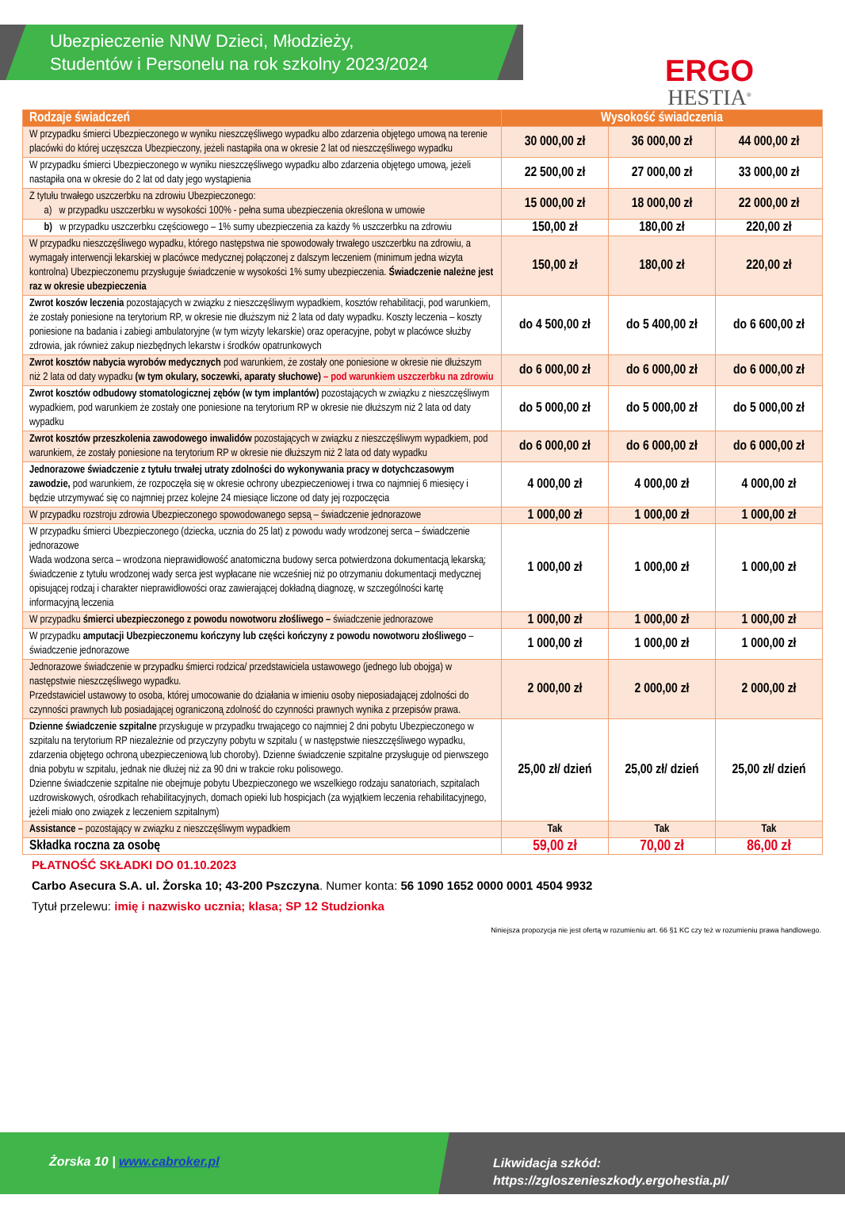Ubezpieczenie NNW Dzieci, Młodzieży,
Studentów i Personelu na rok szkolny 2023/2024
ERGO
HESTIA<sup>®</sup>
| Rodzaje świadczeń | Wysokość świadczenia | | |
| --- | --- | --- | --- |
| W przypadku śmierci Ubezpieczonego w wyniku nieszczęśliwego wypadku albo zdarzenia objętego umową na terenie placówki do której uczęszcza Ubezpieczony, jeżeli nastąpiła ona w okresie 2 lat od nieszczęśliwego wypadku | 30 000,00 zł | 36 000,00 zł | 44 000,00 zł |
| W przypadku śmierci Ubezpieczonego w wyniku nieszczęśliwego wypadku albo zdarzenia objętego umową, jeżeli nastąpiła ona w okresie do 2 lat od daty jego wystąpienia | 22 500,00 zł | 27 000,00 zł | 33 000,00 zł |
| Z tytułu trwałego uszczerbku na zdrowiu Ubezpieczonego: a) w przypadku uszczerbku w wysokości 100% - pełna suma ubezpieczenia określona w umowie | 15 000,00 zł | 18 000,00 zł | 22 000,00 zł |
| b) w przypadku uszczerbku częściowego – 1% sumy ubezpieczenia za każdy % uszczerbku na zdrowiu | 150,00 zł | 180,00 zł | 220,00 zł |
| W przypadku nieszczęśliwego wypadku, którego następstwa nie spowodowały trwałego uszczerbku na zdrowiu, a wymagały interwencji lekarskiej w placówce medycznej połączonej z dalszym leczeniem (minimum jedna wizyta kontrolna) Ubezpieczonemu przysługuje świadczenie w wysokości 1% sumy ubezpieczenia. Świadczenie należne jest raz w okresie ubezpieczenia | 150,00 zł | 180,00 zł | 220,00 zł |
| Zwrot koszów leczenia pozostających w związku z nieszczęśliwym wypadkiem, kosztów rehabilitacji, pod warunkiem, że zostały poniesione na terytorium RP, w okresie nie dłuższym niż 2 lata od daty wypadku. Koszty leczenia – koszty poniesione na badania i zabiegi ambulatoryjne (w tym wizyty lekarskie) oraz operacyjne, pobyt w placówce służby zdrowia, jak również zakup niezbędnych lekarstw i środków opatrunkowych | do 4 500,00 zł | do 5 400,00 zł | do 6 600,00 zł |
| Zwrot kosztów nabycia wyrobów medycznych pod warunkiem, że zostały one poniesione w okresie nie dłuższym niż 2 lata od daty wypadku (w tym okulary, soczewki, aparaty słuchowe) – pod warunkiem uszczerbku na zdrowiu | do 6 000,00 zł | do 6 000,00 zł | do 6 000,00 zł |
| Zwrot kosztów odbudowy stomatologicznej zębów (w tym implantów) pozostających w związku z nieszczęśliwym wypadkiem, pod warunkiem że zostały one poniesione na terytorium RP w okresie nie dłuższym niż 2 lata od daty wypadku | do 5 000,00 zł | do 5 000,00 zł | do 5 000,00 zł |
| Zwrot kosztów przeszkolenia zawodowego inwalidów pozostających w związku z nieszczęśliwym wypadkiem, pod warunkiem, że zostały poniesione na terytorium RP w okresie nie dłuższym niż 2 lata od daty wypadku | do 6 000,00 zł | do 6 000,00 zł | do 6 000,00 zł |
| Jednorazowe świadczenie z tytułu trwałej utraty zdolności do wykonywania pracy w dotychczasowym zawodzie, pod warunkiem, że rozpoczęła się w okresie ochrony ubezpieczeniowej i trwa co najmniej 6 miesięcy i będzie utrzymywać się co najmniej przez kolejne 24 miesiące liczone od daty jej rozpoczęcia | 4 000,00 zł | 4 000,00 zł | 4 000,00 zł |
| W przypadku rozstroju zdrowia Ubezpieczonego spowodowanego sepsą – świadczenie jednorazowe | 1 000,00 zł | 1 000,00 zł | 1 000,00 zł |
| W przypadku śmierci Ubezpieczonego (dziecka, ucznia do 25 lat) z powodu wady wrodzonej serca – świadczenie jednorazowe Wada wodzona serca – wrodzona nieprawidłowość anatomiczna budowy serca potwierdzona dokumentacją lekarską; świadczenie z tytułu wrodzonej wady serca jest wypłacane nie wcześniej niż po otrzymaniu dokumentacji medycznej opisującej rodzaj i charakter nieprawidłowości oraz zawierającej dokładną diagnozę, w szczególności kartę informacyjną leczenia | 1 000,00 zł | 1 000,00 zł | 1 000,00 zł |
| W przypadku śmierci ubezpieczonego z powodu nowotworu złośliwego – świadczenie jednorazowe | 1 000,00 zł | 1 000,00 zł | 1 000,00 zł |
| W przypadku amputacji Ubezpieczonemu kończyny lub części kończyny z powodu nowotworu złośliwego – świadczenie jednorazowe | 1 000,00 zł | 1 000,00 zł | 1 000,00 zł |
| Jednorazowe świadczenie w przypadku śmierci rodzica/ przedstawiciela ustawowego (jednego lub obojga) w następstwie nieszczęśliwego wypadku. Przedstawiciel ustawowy to osoba, której umocowanie do działania w imieniu osoby nieposiadającej zdolności do czynności prawnych lub posiadającej ograniczoną zdolność do czynności prawnych wynika z przepisów prawa. | 2 000,00 zł | 2 000,00 zł | 2 000,00 zł |
| Dzienne świadczenie szpitalne przysługuje w przypadku trwającego co najmniej 2 dni pobytu Ubezpieczonego w szpitalu na terytorium RP niezależnie od przyczyny pobytu w szpitalu ( w następstwie nieszczęśliwego wypadku, zdarzenia objętego ochroną ubezpieczeniową lub choroby). Dzienne świadczenie szpitalne przysługuje od pierwszego dnia pobytu w szpitalu, jednak nie dłużej niż za 90 dni w trakcie roku polisowego. Dzienne świadczenie szpitalne nie obejmuje pobytu Ubezpieczonego we wszelkiego rodzaju sanatoriach, szpitalach uzdrowiskowych, ośrodkach rehabilitacyjnych, domach opieki lub hospicjach (za wyjątkiem leczenia rehabilitacyjnego, jeżeli miało ono związek z leczeniem szpitalnym) | 25,00 zł/ dzień | 25,00 zł/ dzień | 25,00 zł/ dzień |
| Assistance – pozostający w związku z nieszczęśliwym wypadkiem | Tak | Tak | Tak |
| Składka roczna za osobę | 59,00 zł | 70,00 zł | 86,00 zł |
PŁATNOŚĆ SKŁADKI DO 01.10.2023
Carbo Asecura S.A. ul. Żorska 10; 43-200 Pszczyna. Numer konta: 56 1090 1652 0000 0001 4504 9932
Tytuł przelewu: imię i nazwisko ucznia; klasa; SP 12 Studzionka
Niniejsza propozycja nie jest ofertą w rozumieniu art. 66 §1 KC czy też w rozumieniu prawa handlowego.
Żorska 10 | www.cabroker.pl
Likwidacja szkód:
https://zgloszenieszkody.ergohestia.pl/